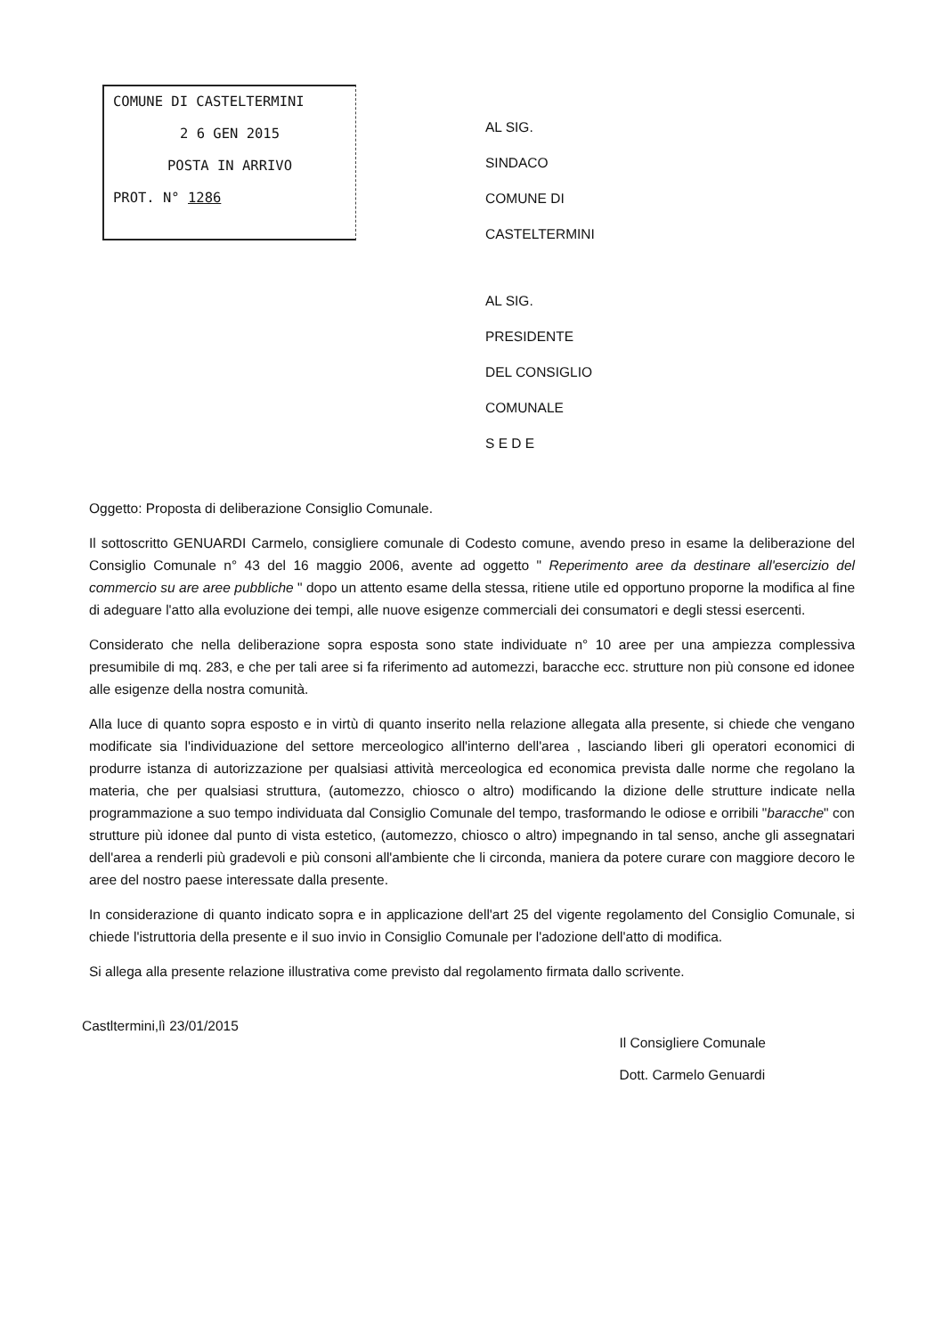COMUNE DI CASTELTERMINI
2 6 GEN 2015
POSTA IN ARRIVO
PROT. N° 1286
AL SIG.
SINDACO
COMUNE DI
CASTELTERMINI
AL SIG.
PRESIDENTE
DEL CONSIGLIO
COMUNALE
S E D E
Oggetto: Proposta di deliberazione Consiglio Comunale.
Il sottoscritto GENUARDI Carmelo, consigliere comunale di Codesto comune, avendo preso in esame la deliberazione del Consiglio Comunale n° 43 del 16 maggio 2006, avente ad oggetto " Reperimento aree da destinare all'esercizio del commercio su are aree pubbliche " dopo un attento esame della stessa, ritiene utile ed opportuno proporne la modifica al fine di adeguare l'atto alla evoluzione dei tempi, alle nuove esigenze commerciali dei consumatori e degli stessi esercenti.
Considerato che nella deliberazione sopra esposta sono state individuate n° 10 aree per una ampiezza complessiva presumibile di mq. 283, e che per tali aree si fa riferimento ad automezzi, baracche ecc. strutture non più consone ed idonee alle esigenze della nostra comunità.
Alla luce di quanto sopra esposto e in virtù di quanto inserito nella relazione allegata alla presente, si chiede che vengano modificate sia l'individuazione del settore merceologico all'interno dell'area , lasciando liberi gli operatori economici di produrre istanza di autorizzazione per qualsiasi attività merceologica ed economica prevista dalle norme che regolano la materia, che per qualsiasi struttura, (automezzo, chiosco o altro) modificando la dizione delle strutture indicate nella programmazione a suo tempo individuata dal Consiglio Comunale del tempo, trasformando le odiose e orribili "baracche" con strutture più idonee dal punto di vista estetico, (automezzo, chiosco o altro) impegnando in tal senso, anche gli assegnatari dell'area a renderli più gradevoli e più consoni all'ambiente che li circonda, maniera da potere curare con maggiore decoro le aree del nostro paese interessate dalla presente.
In considerazione di quanto indicato sopra e in applicazione dell'art 25 del vigente regolamento del Consiglio Comunale, si chiede l'istruttoria della presente e il suo invio in Consiglio Comunale per l'adozione dell'atto di modifica.
Si allega alla presente relazione illustrativa come previsto dal regolamento firmata dallo scrivente.
Castltermini,lì 23/01/2015
Il Consigliere Comunale
Dott. Carmelo Genuardi